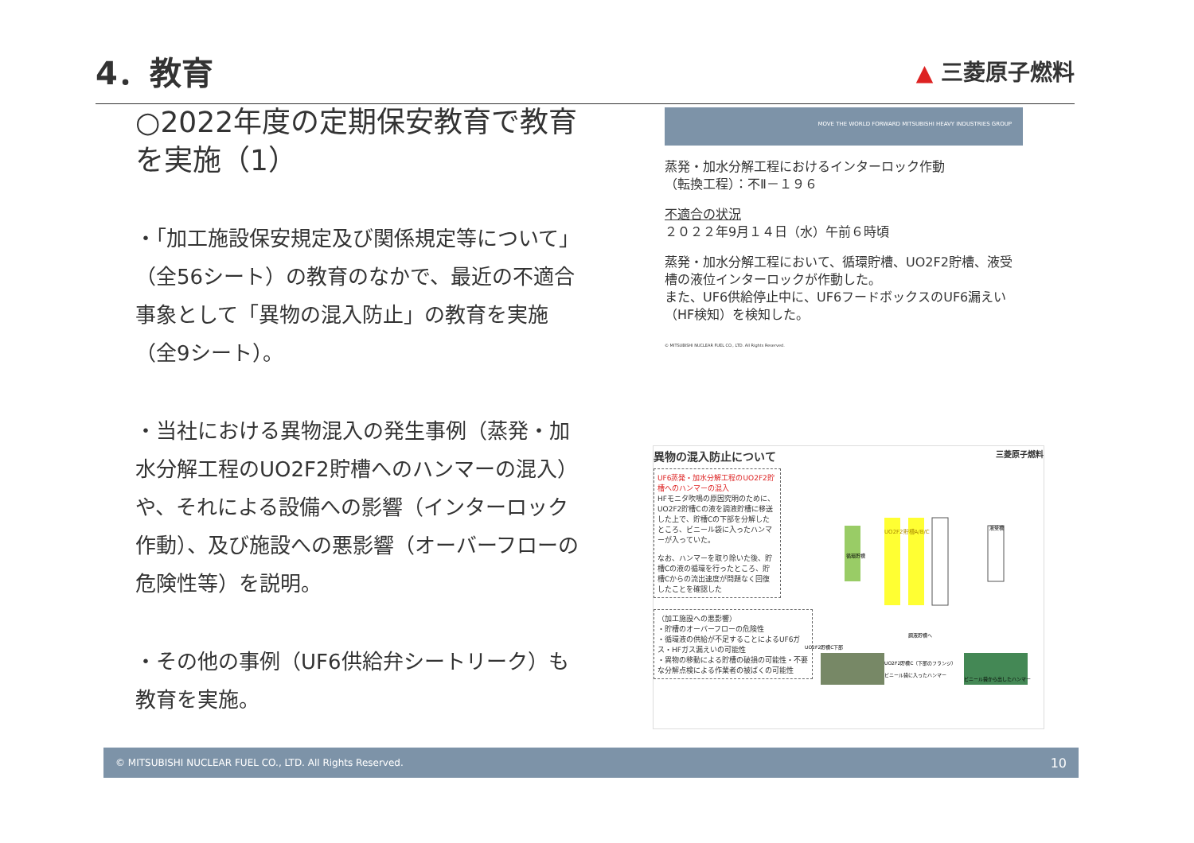4．教育
▲ 三菱原子燃料
○2022年度の定期保安教育で教育を実施（1）
・「加工施設保安規定及び関係規定等について」（全56シート）の教育のなかで、最近の不適合事象として「異物の混入防止」の教育を実施（全9シート）。
・当社における異物混入の発生事例（蒸発・加水分解工程のUO2F2貯槽へのハンマーの混入）や、それによる設備への影響（インターロック作動）、及び施設への悪影響（オーバーフローの危険性等）を説明。
・その他の事例（UF6供給弁シートリーク）も教育を実施。
MOVE THE WORLD FORWARD MITSUBISHI HEAVY INDUSTRIES GROUP
蒸発・加水分解工程におけるインターロック作動
（転換工程）：不Ⅱ－１９６
不適合の状況
２０２２年9月１４日（水）午前６時頃
蒸発・加水分解工程において、循環貯槽、UO2F2貯槽、液受槽の液位インターロックが作動した。
また、UF6供給停止中に、UF6フードボックスのUF6漏えい（HF検知）を検知した。
© MITSUBISHI NUCLEAR FUEL CO., LTD. All Rights Reserved.
異物の混入防止について 三菱原子燃料
UF6蒸発・加水分解工程のUO2F2貯槽へのハンマーの混入
HFモニタ吹鳴の原因究明のために、UO2F2貯槽Cの液を調液貯槽に移送した上で、貯槽Cの下部を分解したところ、ビニール袋に入ったハンマーが入っていた。
なお、ハンマーを取り除いた後、貯槽Cの液の循環を行ったところ、貯槽Cからの流出速度が問題なく回復したことを確認した
（加工施設への悪影響）
・貯槽のオーバーフローの危険性
・循環液の供給が不足することによるUF6ガス・HFガス漏えいの可能性
・異物の移動による貯槽の破損の可能性・不要な分解点検による作業者の被ばくの可能性
UO2F2貯槽A/B/C
液受槽
循環貯槽
UO2F2貯槽C下部
調液貯槽へ
UO2F2貯槽C（下部のフランジ）
ビニール袋に入ったハンマー
ビニール袋から出したハンマー
© MITSUBISHI NUCLEAR FUEL CO., LTD. All Rights Reserved. 10